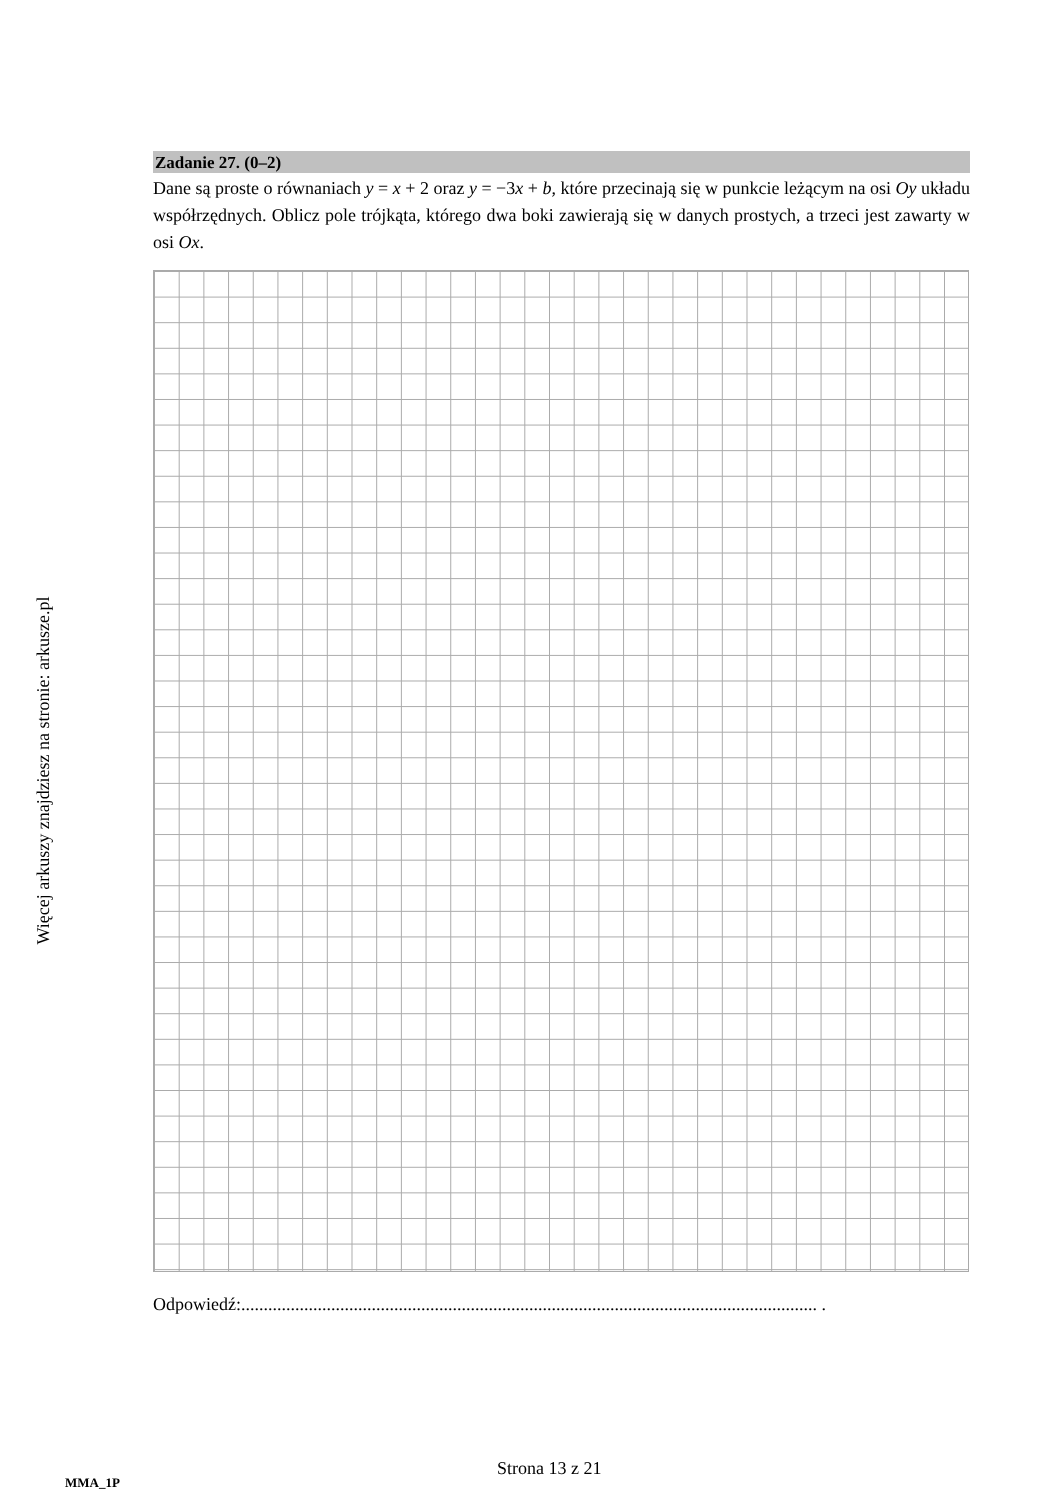Więcej arkuszy znajdziesz na stronie: arkusze.pl
Zadanie 27. (0–2)
Dane są proste o równaniach y = x + 2 oraz y = −3x + b, które przecinają się w punkcie leżącym na osi Oy układu współrzędnych. Oblicz pole trójkąta, którego dwa boki zawierają się w danych prostych, a trzeci jest zawarty w osi Ox.
Odpowiedź:................................................................................................................................ .
Strona 13 z 21
MMA_1P